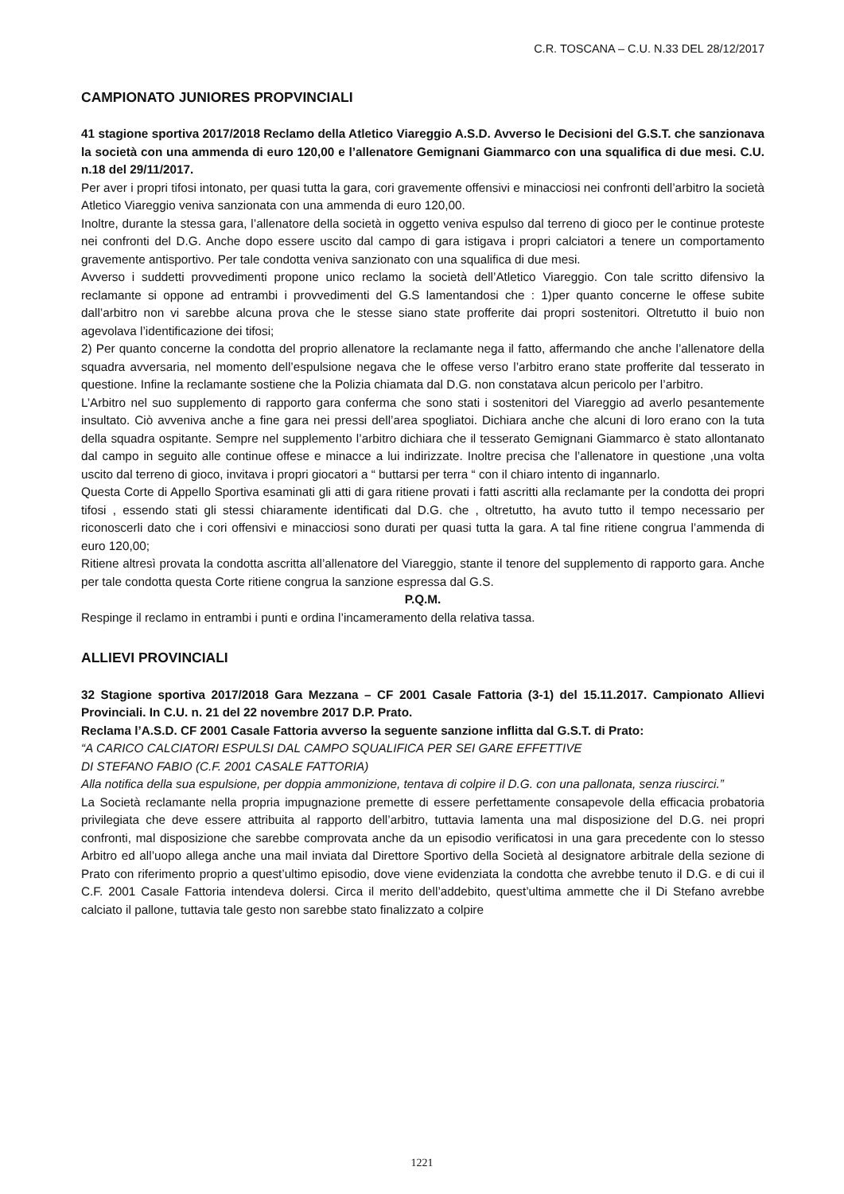C.R. TOSCANA – C.U. N.33 DEL 28/12/2017
CAMPIONATO JUNIORES PROPVINCIALI
41 stagione sportiva 2017/2018 Reclamo della Atletico Viareggio A.S.D. Avverso le Decisioni del G.S.T. che sanzionava la società con una ammenda di euro 120,00 e l’allenatore Gemignani Giammarco con una squalifica di due mesi. C.U. n.18 del 29/11/2017.
Per aver i propri tifosi intonato, per quasi tutta la gara, cori gravemente offensivi e minacciosi nei confronti dell’arbitro la società Atletico Viareggio veniva sanzionata con una ammenda di euro 120,00.
Inoltre, durante la stessa gara, l’allenatore della società in oggetto veniva espulso dal terreno di gioco per le continue proteste nei confronti del D.G. Anche dopo essere uscito dal campo di gara istigava i propri calciatori a tenere un comportamento gravemente antisportivo. Per tale condotta veniva sanzionato con una squalifica di due mesi.
Avverso i suddetti provvedimenti propone unico reclamo la società dell’Atletico Viareggio. Con tale scritto difensivo la reclamante si oppone ad entrambi i provvedimenti del G.S lamentandosi che : 1)per quanto concerne le offese subite dall’arbitro non vi sarebbe alcuna prova che le stesse siano state profferite dai propri sostenitori. Oltretutto il buio non agevolava l’identificazione dei tifosi;
2) Per quanto concerne la condotta del proprio allenatore la reclamante nega il fatto, affermando che anche l’allenatore della squadra avversaria, nel momento dell’espulsione negava che le offese verso l’arbitro erano state profferite dal tesserato in questione. Infine la reclamante sostiene che la Polizia chiamata dal D.G. non constatava alcun pericolo per l’arbitro.
L’Arbitro nel suo supplemento di rapporto gara conferma che sono stati i sostenitori del Viareggio ad averlo pesantemente insultato. Ciò avveniva anche a fine gara nei pressi dell’area spogliatoi. Dichiara anche che alcuni di loro erano con la tuta della squadra ospitante. Sempre nel supplemento l’arbitro dichiara che il tesserato Gemignani Giammarco è stato allontanato dal campo in seguito alle continue offese e minacce a lui indirizzate. Inoltre precisa che l’allenatore in questione ,una volta uscito dal terreno di gioco, invitava i propri giocatori a “ buttarsi per terra “ con il chiaro intento di ingannarlo.
Questa Corte di Appello Sportiva esaminati gli atti di gara ritiene provati i fatti ascritti alla reclamante per la condotta dei propri tifosi , essendo stati gli stessi chiaramente identificati dal D.G. che , oltretutto, ha avuto tutto il tempo necessario per riconoscerli dato che i cori offensivi e minacciosi sono durati per quasi tutta la gara. A tal fine ritiene congrua l’ammenda di euro 120,00;
Ritiene altresì provata la condotta ascritta all’allenatore del Viareggio, stante il tenore del supplemento di rapporto gara. Anche per tale condotta questa Corte ritiene congrua la sanzione espressa dal G.S.
P.Q.M.
Respinge il reclamo in entrambi i punti e ordina l’incameramento della relativa tassa.
ALLIEVI PROVINCIALI
32 Stagione sportiva 2017/2018 Gara Mezzana – CF 2001 Casale Fattoria (3-1) del 15.11.2017. Campionato Allievi Provinciali. In C.U. n. 21 del 22 novembre 2017 D.P. Prato.
Reclama l’A.S.D. CF 2001 Casale Fattoria avverso la seguente sanzione inflitta dal G.S.T. di Prato:
“A CARICO CALCIATORI ESPULSI DAL CAMPO SQUALIFICA PER SEI GARE EFFETTIVE
DI STEFANO FABIO (C.F. 2001 CASALE FATTORIA)
Alla notifica della sua espulsione, per doppia ammonizione, tentava di colpire il D.G. con una pallonata, senza riuscirci.”
La Società reclamante nella propria impugnazione premette di essere perfettamente consapevole della efficacia probatoria privilegiata che deve essere attribuita al rapporto dell’arbitro, tuttavia lamenta una mal disposizione del D.G. nei propri confronti, mal disposizione che sarebbe comprovata anche da un episodio verificatosi in una gara precedente con lo stesso Arbitro ed all’uopo allega anche una mail inviata dal Direttore Sportivo della Società al designatore arbitrale della sezione di Prato con riferimento proprio a quest’ultimo episodio, dove viene evidenziata la condotta che avrebbe tenuto il D.G. e di cui il C.F. 2001 Casale Fattoria intendeva dolersi. Circa il merito dell’addebito, quest’ultima ammette che il Di Stefano avrebbe calciato il pallone, tuttavia tale gesto non sarebbe stato finalizzato a colpire
1221